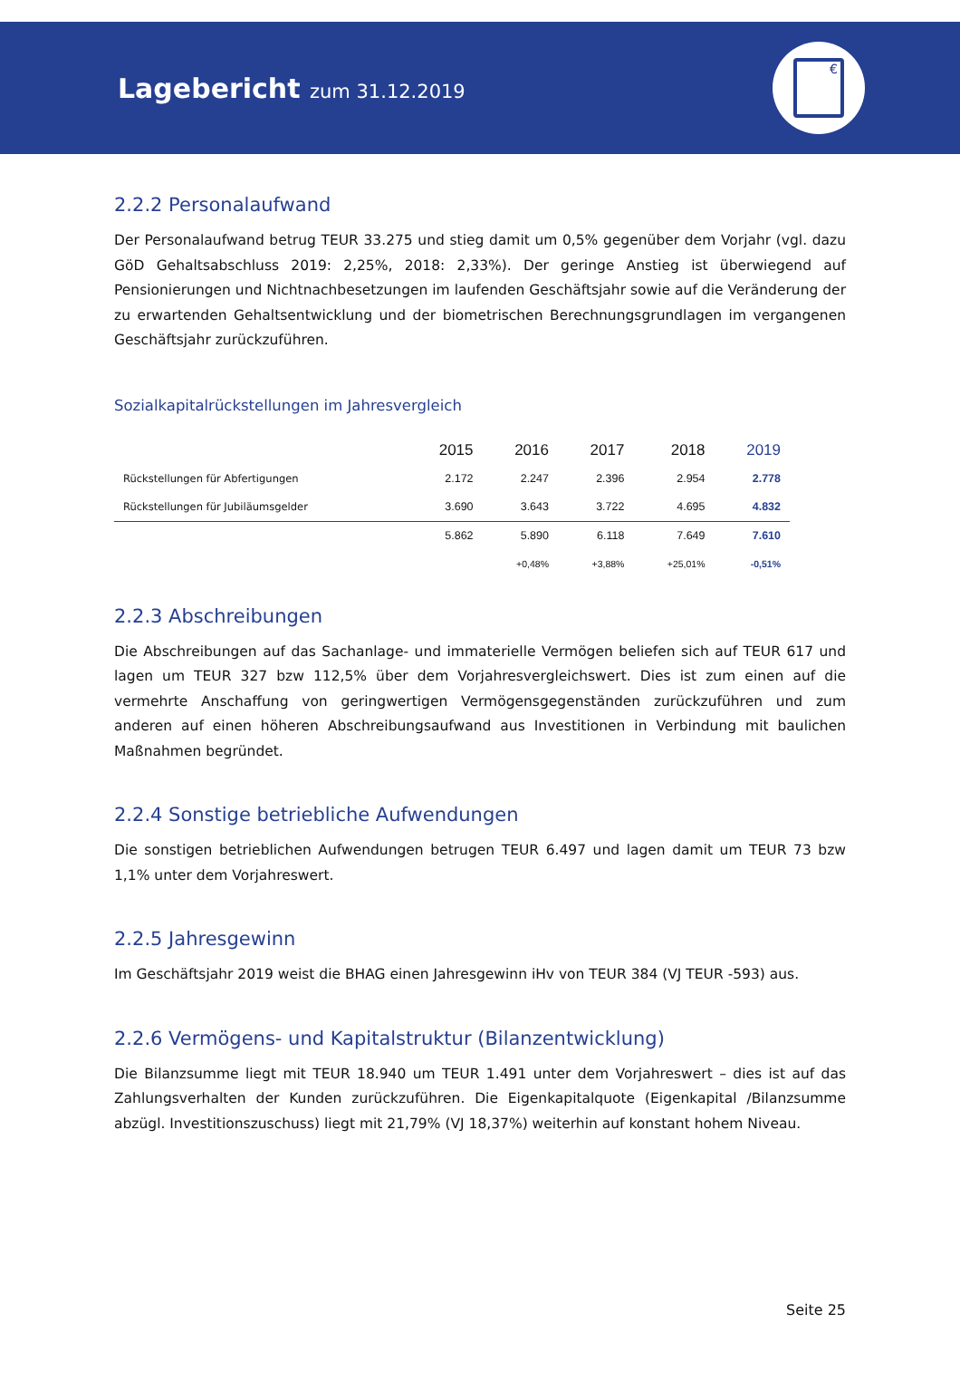Lagebericht zum 31.12.2019
€
2.2.2 Personalaufwand
Der Personalaufwand betrug TEUR 33.275 und stieg damit um 0,5% gegenüber dem Vorjahr (vgl. dazu GöD Gehaltsabschluss 2019: 2,25%, 2018: 2,33%). Der geringe Anstieg ist überwiegend auf Pensionierungen und Nichtnachbesetzungen im laufenden Geschäftsjahr sowie auf die Veränderung der zu erwartenden Gehaltsentwicklung und der biometrischen Berechnungsgrundlagen im vergangenen Geschäftsjahr zurückzuführen.
Sozialkapitalrückstellungen im Jahresvergleich
| | 2015 | 2016 | 2017 | 2018 | 2019 |
| --- | --- | --- | --- | --- | --- |
| Rückstellungen für Abfertigungen | 2.172 | 2.247 | 2.396 | 2.954 | 2.778 |
| Rückstellungen für Jubiläumsgelder | 3.690 | 3.643 | 3.722 | 4.695 | 4.832 |
| | 5.862 | 5.890 | 6.118 | 7.649 | 7.610 |
| | | +0,48% | +3,88% | +25,01% | -0,51% |
2.2.3 Abschreibungen
Die Abschreibungen auf das Sachanlage- und immaterielle Vermögen beliefen sich auf TEUR 617 und lagen um TEUR 327 bzw 112,5% über dem Vorjahresvergleichswert. Dies ist zum einen auf die vermehrte Anschaffung von geringwertigen Vermögensgegenständen zurückzuführen und zum anderen auf einen höheren Abschreibungsaufwand aus Investitionen in Verbindung mit baulichen Maßnahmen begründet.
2.2.4 Sonstige betriebliche Aufwendungen
Die sonstigen betrieblichen Aufwendungen betrugen TEUR 6.497 und lagen damit um TEUR 73 bzw 1,1% unter dem Vorjahreswert.
2.2.5 Jahresgewinn
Im Geschäftsjahr 2019 weist die BHAG einen Jahresgewinn iHv von TEUR 384 (VJ TEUR -593) aus.
2.2.6 Vermögens- und Kapitalstruktur (Bilanzentwicklung)
Die Bilanzsumme liegt mit TEUR 18.940 um TEUR 1.491 unter dem Vorjahreswert – dies ist auf das Zahlungsverhalten der Kunden zurückzuführen. Die Eigenkapitalquote (Eigenkapital /Bilanzsumme abzügl. Investitionszuschuss) liegt mit 21,79% (VJ 18,37%) weiterhin auf konstant hohem Niveau.
Seite 25